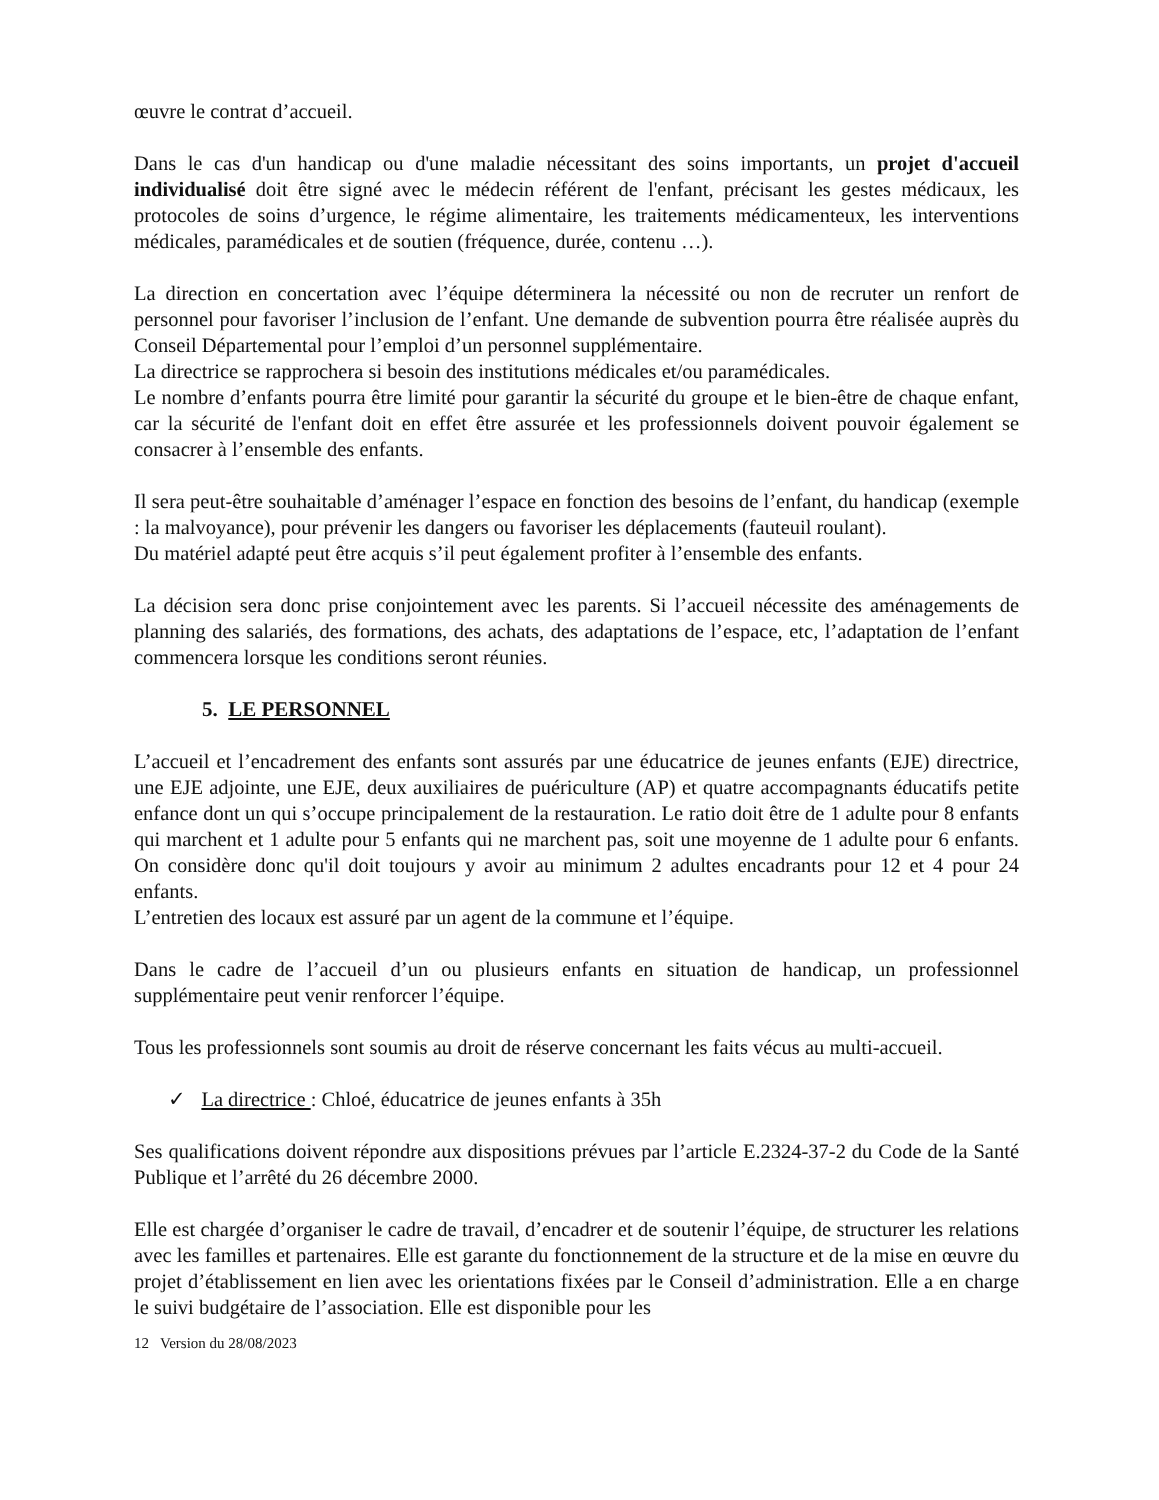œuvre le contrat d’accueil.
Dans le cas d'un handicap ou d'une maladie nécessitant des soins importants, un projet d'accueil individualisé doit être signé avec le médecin référent de l'enfant, précisant les gestes médicaux, les protocoles de soins d’urgence, le régime alimentaire, les traitements médicamenteux, les interventions médicales, paramédicales et de soutien (fréquence, durée, contenu …).
La direction en concertation avec l’équipe déterminera la nécessité ou non de recruter un renfort de personnel pour favoriser l’inclusion de l’enfant. Une demande de subvention pourra être réalisée auprès du Conseil Départemental pour l’emploi d’un personnel supplémentaire.
La directrice se rapprochera si besoin des institutions médicales et/ou paramédicales.
Le nombre d’enfants pourra être limité pour garantir la sécurité du groupe et le bien-être de chaque enfant, car la sécurité de l'enfant doit en effet être assurée et les professionnels doivent pouvoir également se consacrer à l’ensemble des enfants.
Il sera peut-être souhaitable d’aménager l’espace en fonction des besoins de l’enfant, du handicap (exemple : la malvoyance), pour prévenir les dangers ou favoriser les déplacements (fauteuil roulant).
Du matériel adapté peut être acquis s’il peut également profiter à l’ensemble des enfants.
La décision sera donc prise conjointement avec les parents. Si l’accueil nécessite des aménagements de planning des salariés, des formations, des achats, des adaptations de l’espace, etc, l’adaptation de l’enfant commencera lorsque les conditions seront réunies.
5. LE PERSONNEL
L’accueil et l’encadrement des enfants sont assurés par une éducatrice de jeunes enfants (EJE) directrice, une EJE adjointe, une EJE, deux auxiliaires de puériculture (AP) et quatre accompagnants éducatifs petite enfance dont un qui s’occupe principalement de la restauration. Le ratio doit être de 1 adulte pour 8 enfants qui marchent et 1 adulte pour 5 enfants qui ne marchent pas, soit une moyenne de 1 adulte pour 6 enfants. On considère donc qu'il doit toujours y avoir au minimum 2 adultes encadrants pour 12 et 4 pour 24 enfants.
L’entretien des locaux est assuré par un agent de la commune et l’équipe.
Dans le cadre de l’accueil d’un ou plusieurs enfants en situation de handicap, un professionnel supplémentaire peut venir renforcer l’équipe.
Tous les professionnels sont soumis au droit de réserve concernant les faits vécus au multi-accueil.
✓ La directrice : Chloé, éducatrice de jeunes enfants à 35h
Ses qualifications doivent répondre aux dispositions prévues par l’article E.2324-37-2 du Code de la Santé Publique et l’arrêté du 26 décembre 2000.
Elle est chargée d’organiser le cadre de travail, d’encadrer et de soutenir l’équipe, de structurer les relations avec les familles et partenaires. Elle est garante du fonctionnement de la structure et de la mise en œuvre du projet d’établissement en lien avec les orientations fixées par le Conseil d’administration. Elle a en charge le suivi budgétaire de l’association. Elle est disponible pour les
12 Version du 28/08/2023